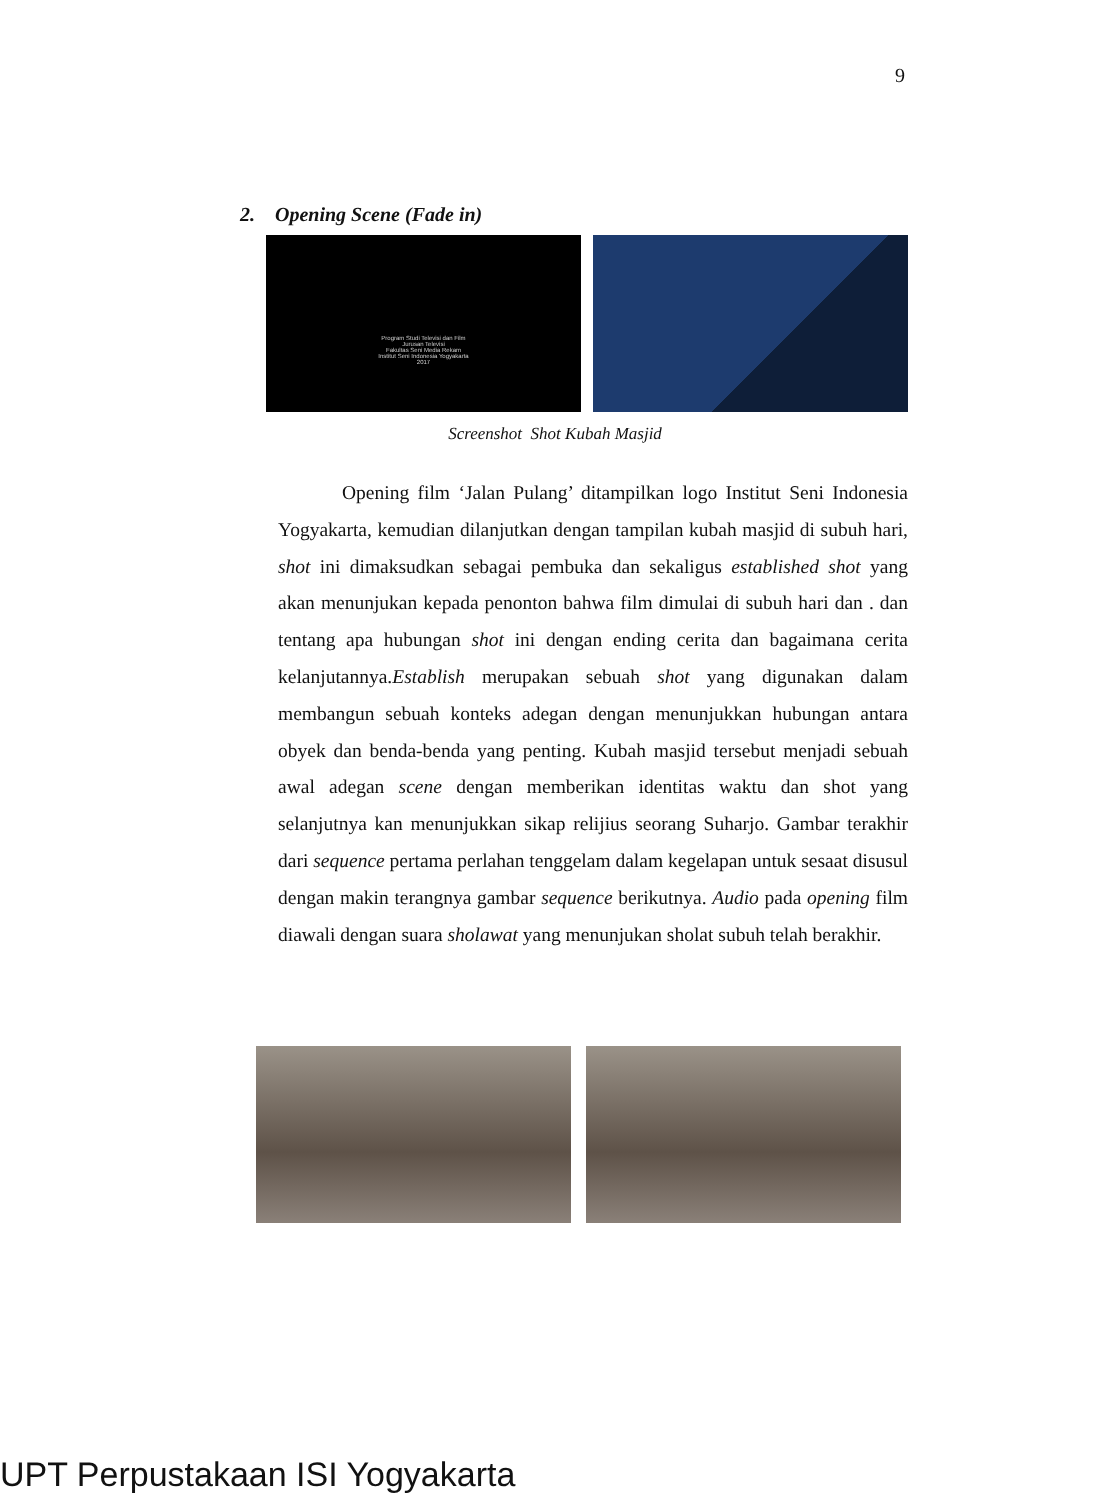9
2. Opening Scene (Fade in)
Program Studi Televisi dan Film
Jurusan Televisi
Fakultas Seni Media Rekam
Institut Seni Indonesia Yogyakarta
2017
Screenshot Shot Kubah Masjid
Opening film ‘Jalan Pulang’ ditampilkan logo Institut Seni Indonesia Yogyakarta, kemudian dilanjutkan dengan tampilan kubah masjid di subuh hari, shot ini dimaksudkan sebagai pembuka dan sekaligus established shot yang akan menunjukan kepada penonton bahwa film dimulai di subuh hari dan . dan tentang apa hubungan shot ini dengan ending cerita dan bagaimana cerita kelanjutannya.Establish merupakan sebuah shot yang digunakan dalam membangun sebuah konteks adegan dengan menunjukkan hubungan antara obyek dan benda-benda yang penting. Kubah masjid tersebut menjadi sebuah awal adegan scene dengan memberikan identitas waktu dan shot yang selanjutnya kan menunjukkan sikap relijius seorang Suharjo. Gambar terakhir dari sequence pertama perlahan tenggelam dalam kegelapan untuk sesaat disusul dengan makin terangnya gambar sequence berikutnya. Audio pada opening film diawali dengan suara sholawat yang menunjukan sholat subuh telah berakhir.
UPT Perpustakaan ISI Yogyakarta